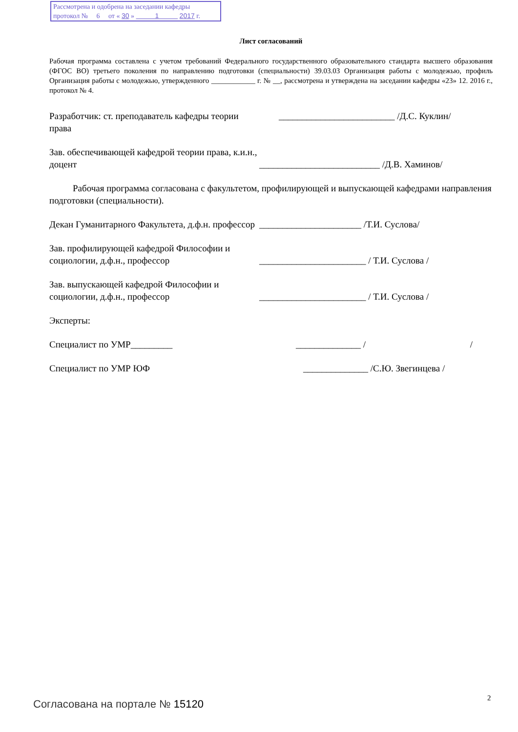Рассмотрена и одобрена на заседании кафедры
протокол № 6 от « 30 » 1 2017 г.
Лист согласований
Рабочая программа составлена с учетом требований Федерального государственного образовательного стандарта высшего образования (ФГОС ВО) третьего поколения по направлению подготовки (специальности) 39.03.03 Организация работы с молодежью, профиль Организация работы с молодежью, утвержденного ____________ г. № __, рассмотрена и утверждена на заседании кафедры «23» 12. 2016 г., протокол № 4.
Разработчик: ст. преподаватель кафедры теории права
_________________________ /Д.С. Куклин/
Зав. обеспечивающей кафедрой теории права, к.и.н., доцент
__________________________ /Д.В. Хаминов/
Рабочая программа согласована с факультетом, профилирующей и выпускающей кафедрами направления подготовки (специальности).
Декан Гуманитарного Факультета, д.ф.н. профессор
______________________ /Т.И. Суслова/
Зав. профилирующей кафедрой Философии и социологии, д.ф.н., профессор
_______________________ / Т.И. Суслова /
Зав. выпускающей кафедрой Философии и социологии, д.ф.н., профессор
_______________________ / Т.И. Суслова /
Эксперты:
Специалист по УМР_________ ______________ / /
Специалист по УМР ЮФ ______________ /С.Ю. Звегинцева /
2
Согласована на портале № 15120